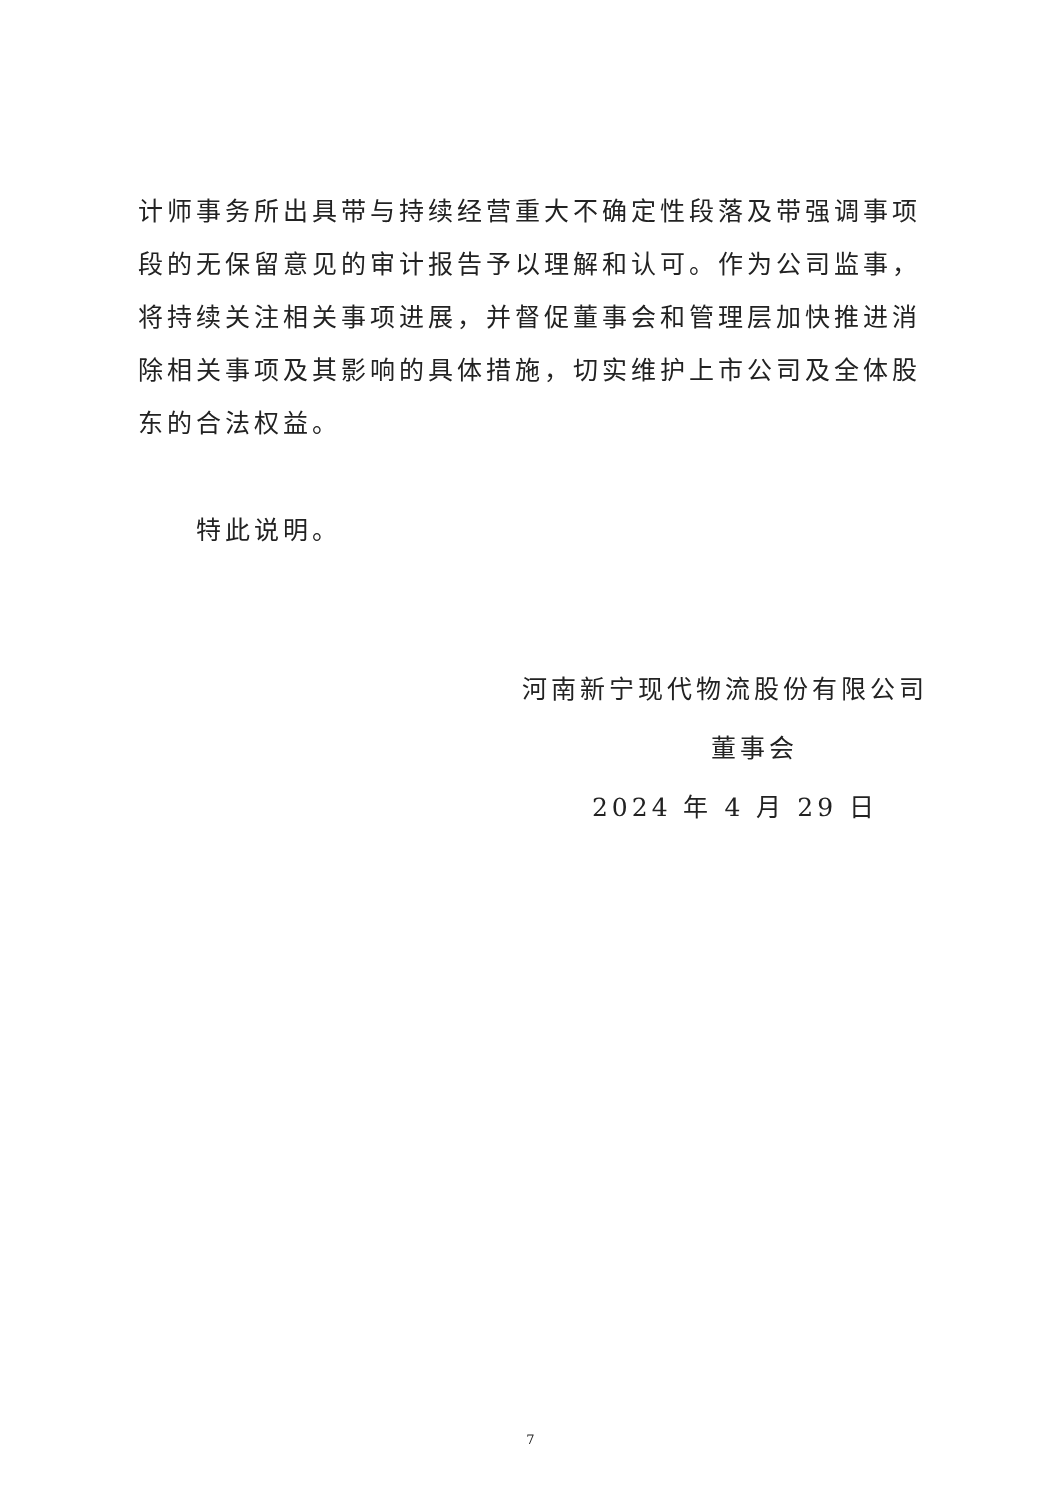计师事务所出具带与持续经营重大不确定性段落及带强调事项段的无保留意见的审计报告予以理解和认可。作为公司监事，将持续关注相关事项进展，并督促董事会和管理层加快推进消除相关事项及其影响的具体措施，切实维护上市公司及全体股东的合法权益。
特此说明。
河南新宁现代物流股份有限公司
董事会
2024 年 4 月 29 日
7